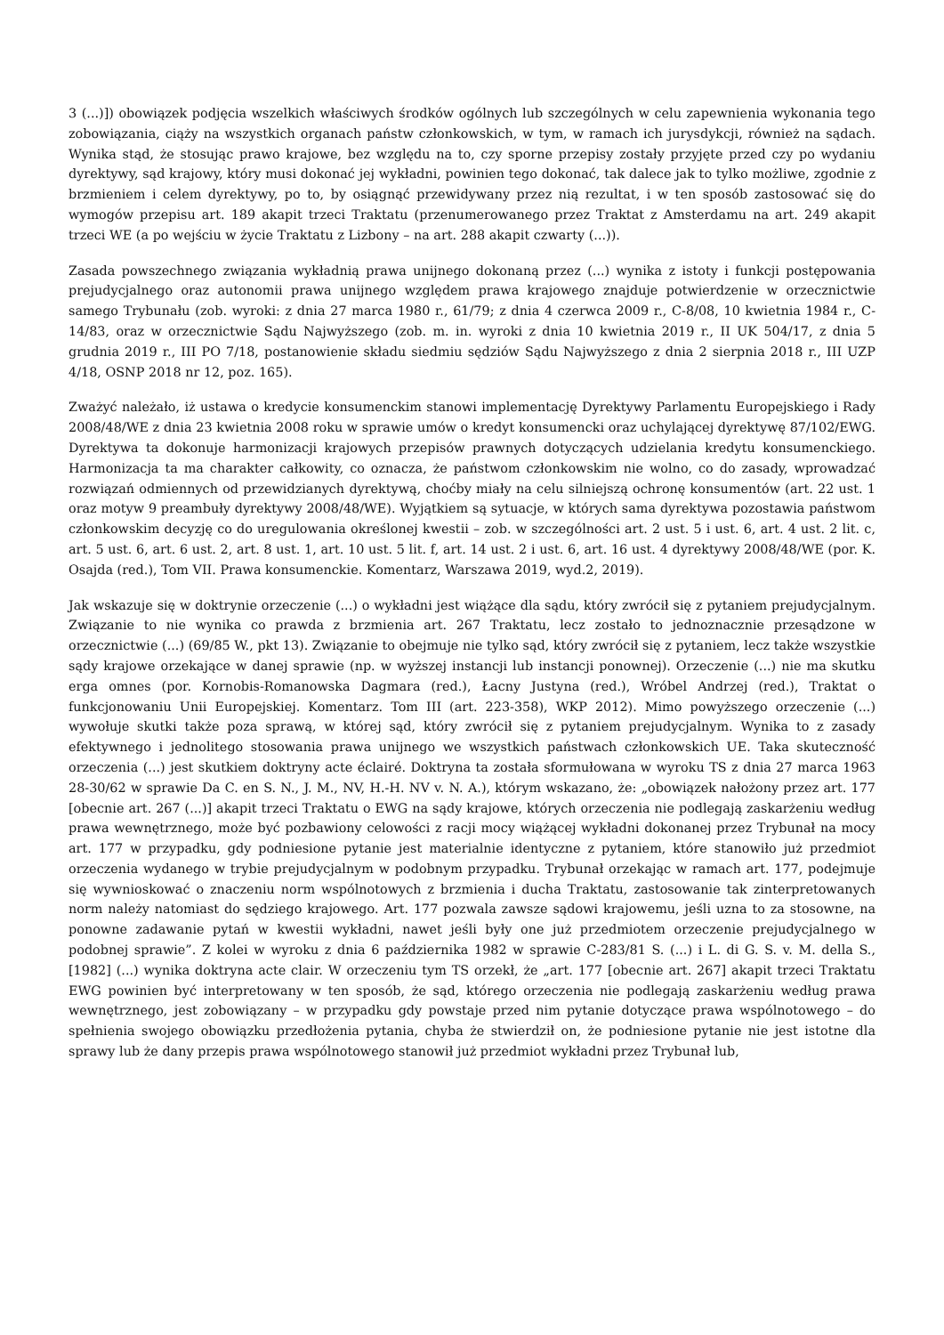3 (...)]) obowiązek podjęcia wszelkich właściwych środków ogólnych lub szczególnych w celu zapewnienia wykonania tego zobowiązania, ciąży na wszystkich organach państw członkowskich, w tym, w ramach ich jurysdykcji, również na sądach. Wynika stąd, że stosując prawo krajowe, bez względu na to, czy sporne przepisy zostały przyjęte przed czy po wydaniu dyrektywy, sąd krajowy, który musi dokonać jej wykładni, powinien tego dokonać, tak dalece jak to tylko możliwe, zgodnie z brzmieniem i celem dyrektywy, po to, by osiągnąć przewidywany przez nią rezultat, i w ten sposób zastosować się do wymogów przepisu art. 189 akapit trzeci Traktatu (przenumerowanego przez Traktat z Amsterdamu na art. 249 akapit trzeci WE (a po wejściu w życie Traktatu z Lizbony – na art. 288 akapit czwarty (...)).
Zasada powszechnego związania wykładnią prawa unijnego dokonaną przez (...) wynika z istoty i funkcji postępowania prejudycjalnego oraz autonomii prawa unijnego względem prawa krajowego znajduje potwierdzenie w orzecznictwie samego Trybunału (zob. wyroki: z dnia 27 marca 1980 r., 61/79; z dnia 4 czerwca 2009 r., C-8/08, 10 kwietnia 1984 r., C-14/83, oraz w orzecznictwie Sądu Najwyższego (zob. m. in. wyroki z dnia 10 kwietnia 2019 r., II UK 504/17, z dnia 5 grudnia 2019 r., III PO 7/18, postanowienie składu siedmiu sędziów Sądu Najwyższego z dnia 2 sierpnia 2018 r., III UZP 4/18, OSNP 2018 nr 12, poz. 165).
Zważyć należało, iż ustawa o kredycie konsumenckim stanowi implementację Dyrektywy Parlamentu Europejskiego i Rady 2008/48/WE z dnia 23 kwietnia 2008 roku w sprawie umów o kredyt konsumencki oraz uchylającej dyrektywę 87/102/EWG. Dyrektywa ta dokonuje harmonizacji krajowych przepisów prawnych dotyczących udzielania kredytu konsumenckiego. Harmonizacja ta ma charakter całkowity, co oznacza, że państwom członkowskim nie wolno, co do zasady, wprowadzać rozwiązań odmiennych od przewidzianych dyrektywą, choćby miały na celu silniejszą ochronę konsumentów (art. 22 ust. 1 oraz motyw 9 preambuły dyrektywy 2008/48/WE). Wyjątkiem są sytuacje, w których sama dyrektywa pozostawia państwom członkowskim decyzję co do uregulowania określonej kwestii – zob. w szczególności art. 2 ust. 5 i ust. 6, art. 4 ust. 2 lit. c, art. 5 ust. 6, art. 6 ust. 2, art. 8 ust. 1, art. 10 ust. 5 lit. f, art. 14 ust. 2 i ust. 6, art. 16 ust. 4 dyrektywy 2008/48/WE (por. K. Osajda (red.), Tom VII. Prawa konsumenckie. Komentarz, Warszawa 2019, wyd.2, 2019).
Jak wskazuje się w doktrynie orzeczenie (...) o wykładni jest wiążące dla sądu, który zwrócił się z pytaniem prejudycjalnym. Związanie to nie wynika co prawda z brzmienia art. 267 Traktatu, lecz zostało to jednoznacznie przesądzone w orzecznictwie (...) (69/85 W., pkt 13). Związanie to obejmuje nie tylko sąd, który zwrócił się z pytaniem, lecz także wszystkie sądy krajowe orzekające w danej sprawie (np. w wyższej instancji lub instancji ponownej). Orzeczenie (...) nie ma skutku erga omnes (por. Kornobis-Romanowska Dagmara (red.), Łacny Justyna (red.), Wróbel Andrzej (red.), Traktat o funkcjonowaniu Unii Europejskiej. Komentarz. Tom III (art. 223-358), WKP 2012). Mimo powyższego orzeczenie (...) wywołuje skutki także poza sprawą, w której sąd, który zwrócił się z pytaniem prejudycjalnym. Wynika to z zasady efektywnego i jednolitego stosowania prawa unijnego we wszystkich państwach członkowskich UE. Taka skuteczność orzeczenia (...) jest skutkiem doktryny acte éclairé. Doktryna ta została sformułowana w wyroku TS z dnia 27 marca 1963 28-30/62 w sprawie Da C. en S. N., J. M., NV, H.-H. NV v. N. A.), którym wskazano, że: „obowiązek nałożony przez art. 177 [obecnie art. 267 (...)] akapit trzeci Traktatu o EWG na sądy krajowe, których orzeczenia nie podlegają zaskarżeniu według prawa wewnętrznego, może być pozbawiony celowości z racji mocy wiążącej wykładni dokonanej przez Trybunał na mocy art. 177 w przypadku, gdy podniesione pytanie jest materialnie identyczne z pytaniem, które stanowiło już przedmiot orzeczenia wydanego w trybie prejudycjalnym w podobnym przypadku. Trybunał orzekając w ramach art. 177, podejmuje się wywnioskować o znaczeniu norm wspólnotowych z brzmienia i ducha Traktatu, zastosowanie tak zinterpretowanych norm należy natomiast do sędziego krajowego. Art. 177 pozwala zawsze sądowi krajowemu, jeśli uzna to za stosowne, na ponowne zadawanie pytań w kwestii wykładni, nawet jeśli były one już przedmiotem orzeczenie prejudycjalnego w podobnej sprawie”. Z kolei w wyroku z dnia 6 października 1982 w sprawie C-283/81 S. (...) i L. di G. S. v. M. della S., [1982] (...) wynika doktryna acte clair. W orzeczeniu tym TS orzekł, że „art. 177 [obecnie art. 267] akapit trzeci Traktatu EWG powinien być interpretowany w ten sposób, że sąd, którego orzeczenia nie podlegają zaskarżeniu według prawa wewnętrznego, jest zobowiązany – w przypadku gdy powstaje przed nim pytanie dotyczące prawa wspólnotowego – do spełnienia swojego obowiązku przedłożenia pytania, chyba że stwierdził on, że podniesione pytanie nie jest istotne dla sprawy lub że dany przepis prawa wspólnotowego stanowił już przedmiot wykładni przez Trybunał lub,